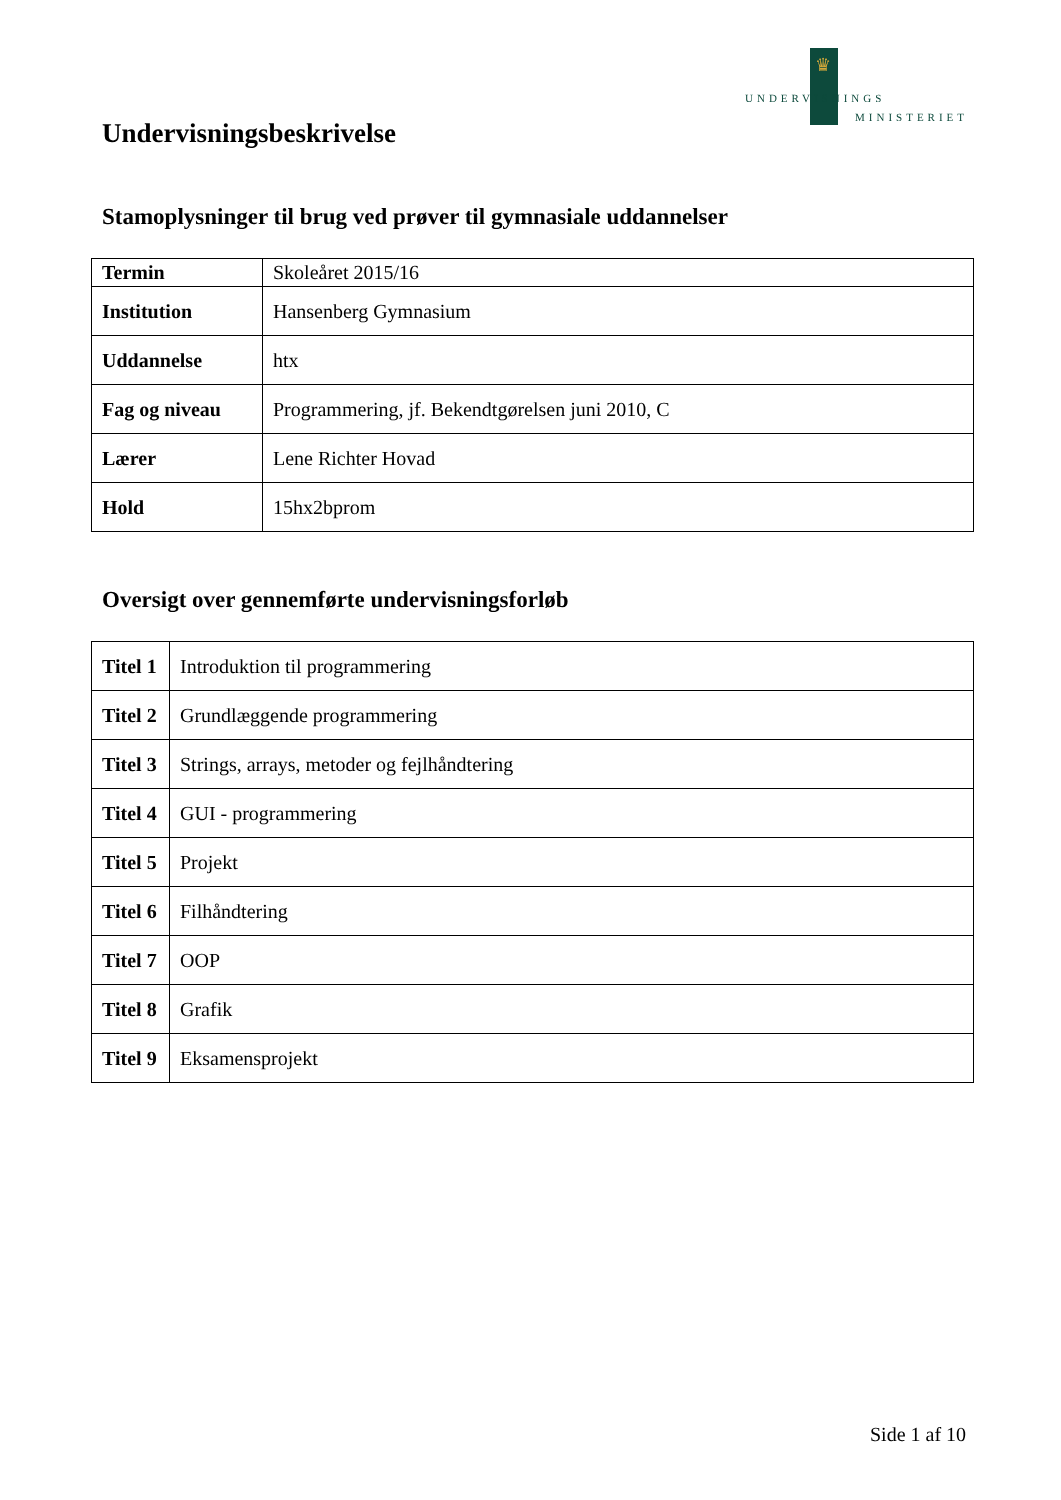♛
UNDERVISNINGS
MINISTERIET
Undervisningsbeskrivelse
Stamoplysninger til brug ved prøver til gymnasiale uddannelser
| Termin | Skoleåret 2015/16 |
| Institution | Hansenberg Gymnasium |
| Uddannelse | htx |
| Fag og niveau | Programmering, jf. Bekendtgørelsen juni 2010, C |
| Lærer | Lene Richter Hovad |
| Hold | 15hx2bprom |
Oversigt over gennemførte undervisningsforløb
| Titel 1 | Introduktion til programmering |
| Titel 2 | Grundlæggende programmering |
| Titel 3 | Strings, arrays, metoder og fejlhåndtering |
| Titel 4 | GUI - programmering |
| Titel 5 | Projekt |
| Titel 6 | Filhåndtering |
| Titel 7 | OOP |
| Titel 8 | Grafik |
| Titel 9 | Eksamensprojekt |
Side 1 af 10